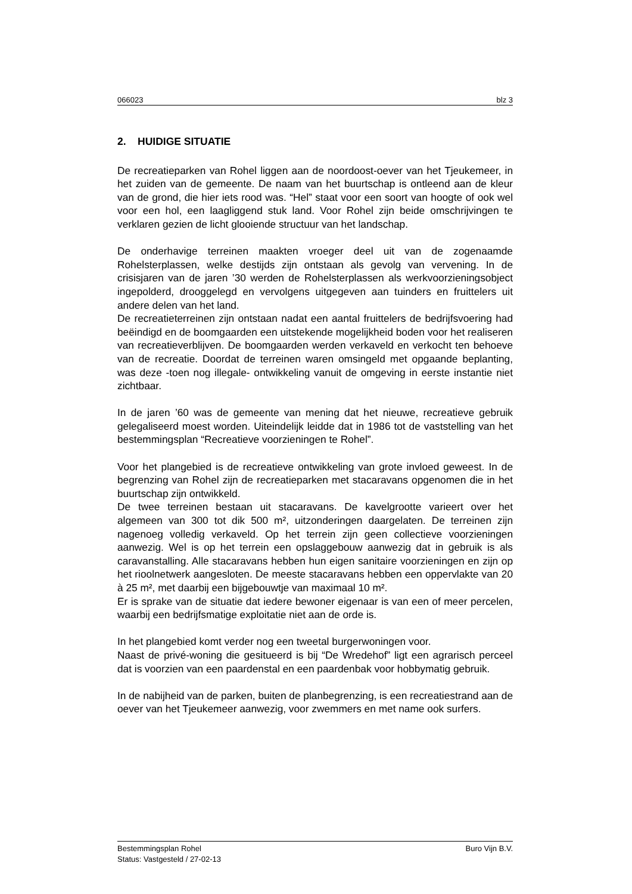066023 blz 3
2. HUIDIGE SITUATIE
De recreatieparken van Rohel liggen aan de noordoost-oever van het Tjeukemeer, in het zuiden van de gemeente. De naam van het buurtschap is ontleend aan de kleur van de grond, die hier iets rood was. “Hel” staat voor een soort van hoogte of ook wel voor een hol, een laagliggend stuk land. Voor Rohel zijn beide omschrijvingen te verklaren gezien de licht glooiende structuur van het landschap.
De onderhavige terreinen maakten vroeger deel uit van de zogenaamde Rohelsterplassen, welke destijds zijn ontstaan als gevolg van vervening. In de crisisjaren van de jaren ’30 werden de Rohelsterplassen als werkvoorzieningsobject ingepolderd, drooggelegd en vervolgens uitgegeven aan tuinders en fruittelers uit andere delen van het land.
De recreatieterreinen zijn ontstaan nadat een aantal fruittelers de bedrijfsvoering had beëindigd en de boomgaarden een uitstekende mogelijkheid boden voor het realiseren van recreatieverblijven. De boomgaarden werden verkaveld en verkocht ten behoeve van de recreatie. Doordat de terreinen waren omsingeld met opgaande beplanting, was deze -toen nog illegale- ontwikkeling vanuit de omgeving in eerste instantie niet zichtbaar.
In de jaren ’60 was de gemeente van mening dat het nieuwe, recreatieve gebruik gelegaliseerd moest worden. Uiteindelijk leidde dat in 1986 tot de vaststelling van het bestemmingsplan “Recreatieve voorzieningen te Rohel”.
Voor het plangebied is de recreatieve ontwikkeling van grote invloed geweest. In de begrenzing van Rohel zijn de recreatieparken met stacaravans opgenomen die in het buurtschap zijn ontwikkeld.
De twee terreinen bestaan uit stacaravans. De kavelgrootte varieert over het algemeen van 300 tot dik 500 m², uitzonderingen daargelaten. De terreinen zijn nagenoeg volledig verkaveld. Op het terrein zijn geen collectieve voorzieningen aanwezig. Wel is op het terrein een opslaggebouw aanwezig dat in gebruik is als caravanstalling. Alle stacaravans hebben hun eigen sanitaire voorzieningen en zijn op het rioolnetwerk aangesloten. De meeste stacaravans hebben een oppervlakte van 20 à 25 m², met daarbij een bijgebouwtje van maximaal 10 m².
Er is sprake van de situatie dat iedere bewoner eigenaar is van een of meer percelen, waarbij een bedrijfsmatige exploitatie niet aan de orde is.
In het plangebied komt verder nog een tweetal burgerwoningen voor.
Naast de privé-woning die gesitueerd is bij “De Wredehof” ligt een agrarisch perceel dat is voorzien van een paardenstal en een paardenbak voor hobbymatig gebruik.
In de nabijheid van de parken, buiten de planbegrenzing, is een recreatiestrand aan de oever van het Tjeukemeer aanwezig, voor zwemmers en met name ook surfers.
Bestemmingsplan Rohel Buro Vijn B.V.
Status: Vastgesteld / 27-02-13